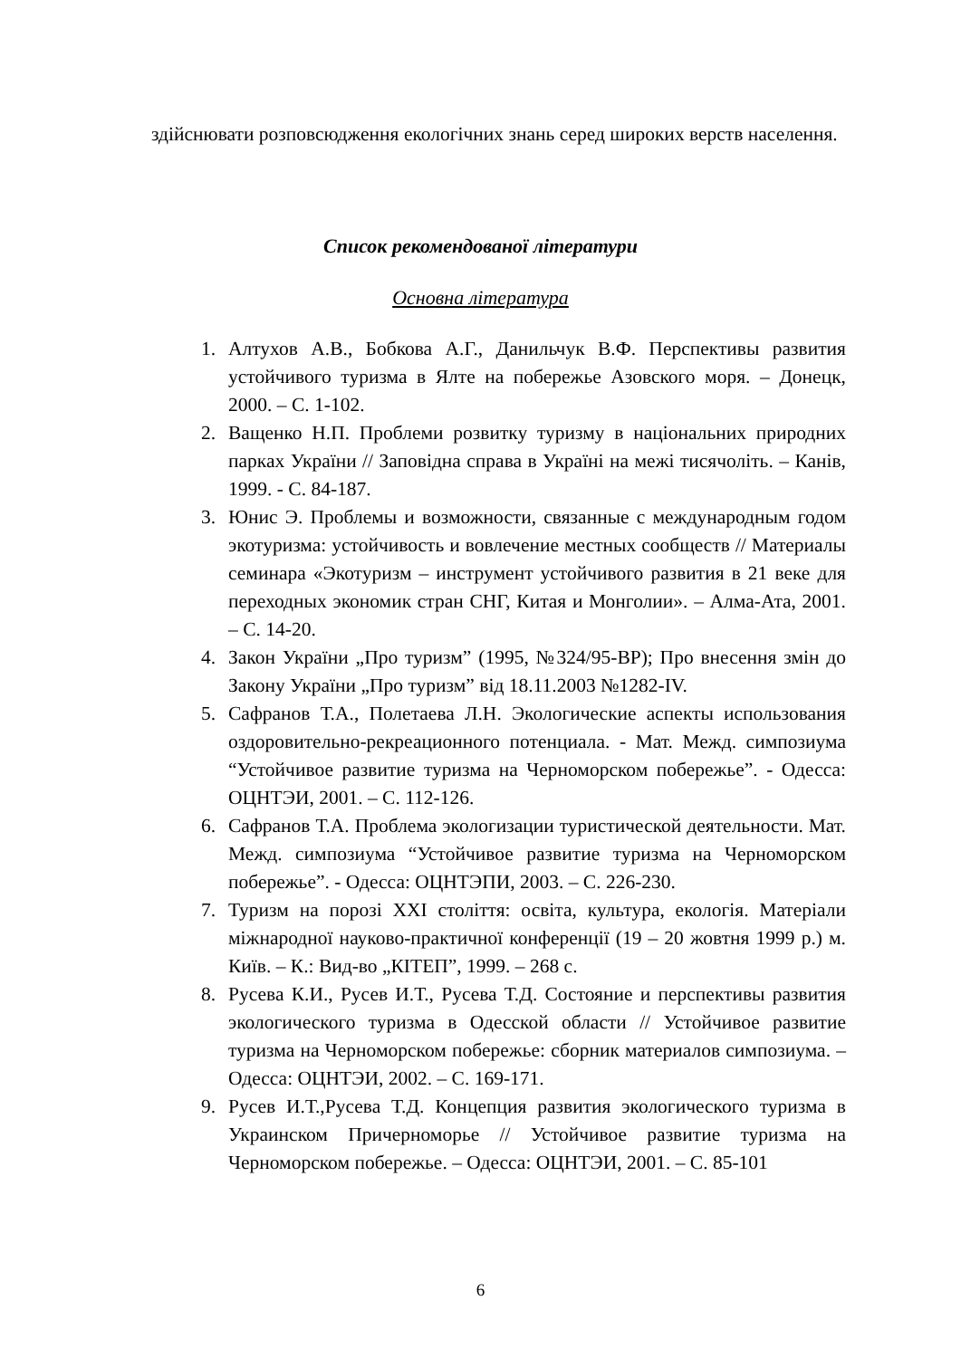здійснювати розповсюдження екологічних знань серед широких верств населення.
Список рекомендованої літератури
Основна література
1. Алтухов А.В., Бобкова А.Г., Данильчук В.Ф. Перспективы развития устойчивого туризма в Ялте на побережье Азовского моря. – Донецк, 2000. – С. 1-102.
2. Ващенко Н.П. Проблеми розвитку туризму в національних природних парках України // Заповідна справа в Україні на межі тисячоліть. – Канів, 1999. - С. 84-187.
3. Юнис Э. Проблемы и возможности, связанные с международным годом экотуризма: устойчивость и вовлечение местных сообществ // Материалы семинара «Экотуризм – инструмент устойчивого развития в 21 веке для переходных экономик стран СНГ, Китая и Монголии». – Алма-Ата, 2001. – С. 14-20.
4. Закон України „Про туризм” (1995, №324/95-ВР); Про внесення змін до Закону України „Про туризм” від 18.11.2003 №1282-IV.
5. Сафранов Т.А., Полетаева Л.Н. Экологические аспекты использования оздоровительно-рекреационного потенциала. - Мат. Межд. симпозиума “Устойчивое развитие туризма на Черноморском побережье”. - Одесса: ОЦНТЭИ, 2001. – С. 112-126.
6. Сафранов Т.А. Проблема экологизации туристической деятельности. Мат. Межд. симпозиума “Устойчивое развитие туризма на Черноморском побережье”. - Одесса: ОЦНТЭПИ, 2003. – С. 226-230.
7. Туризм на порозі XXI століття: освіта, культура, екологія. Матеріали міжнародної науково-практичної конференції (19 – 20 жовтня 1999 р.) м. Київ. – К.: Вид-во „КІТЕП”, 1999. – 268 с.
8. Русева К.И., Русев И.Т., Русева Т.Д. Состояние и перспективы развития экологического туризма в Одесской области // Устойчивое развитие туризма на Черноморском побережье: сборник материалов симпозиума. – Одесса: ОЦНТЭИ, 2002. – С. 169-171.
9. Русев И.Т.,Русева Т.Д. Концепция развития экологического туризма в Украинском Причерноморье // Устойчивое развитие туризма на Черноморском побережье. – Одесса: ОЦНТЭИ, 2001. – С. 85-101
6